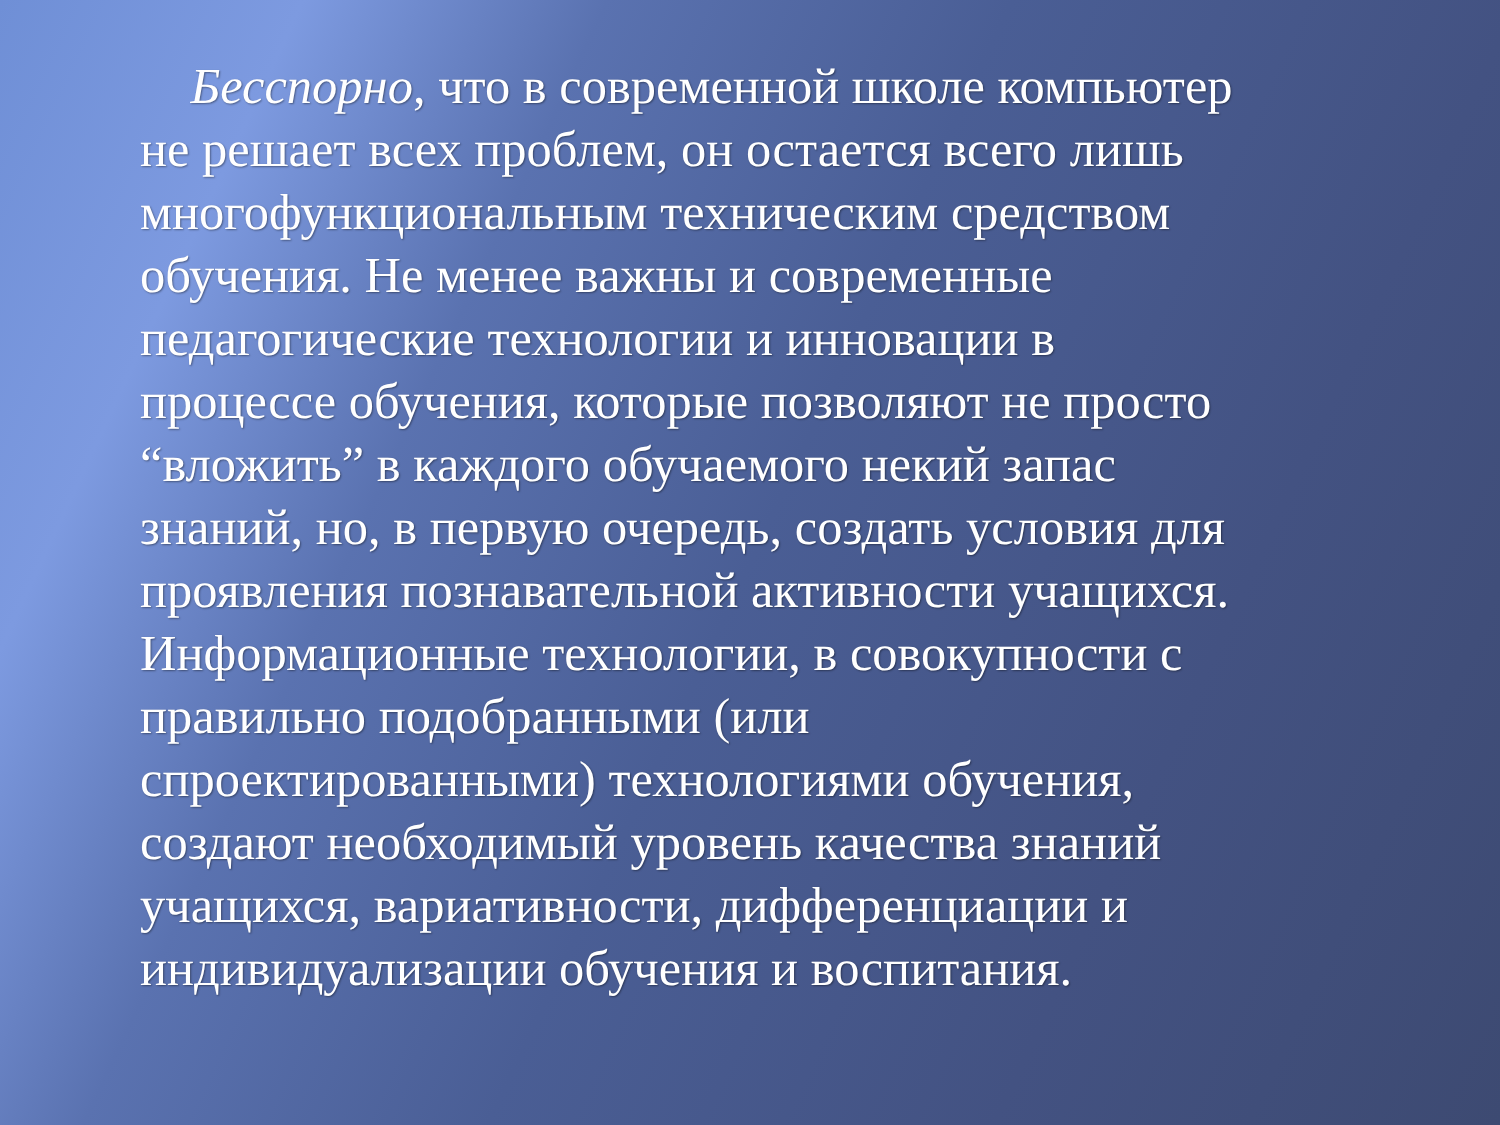Бесспорно, что в современной школе компьютер
не решает всех проблем, он остается всего лишь
многофункциональным техническим средством
обучения. Не менее важны и современные
педагогические технологии и инновации в
процессе обучения, которые позволяют не просто
“вложить” в каждого обучаемого некий запас
знаний, но, в первую очередь, создать условия для
проявления познавательной активности учащихся.
Информационные технологии, в совокупности с
правильно подобранными (или
спроектированными) технологиями обучения,
создают необходимый уровень качества знаний
учащихся, вариативности, дифференциации и
индивидуализации обучения и воспитания.